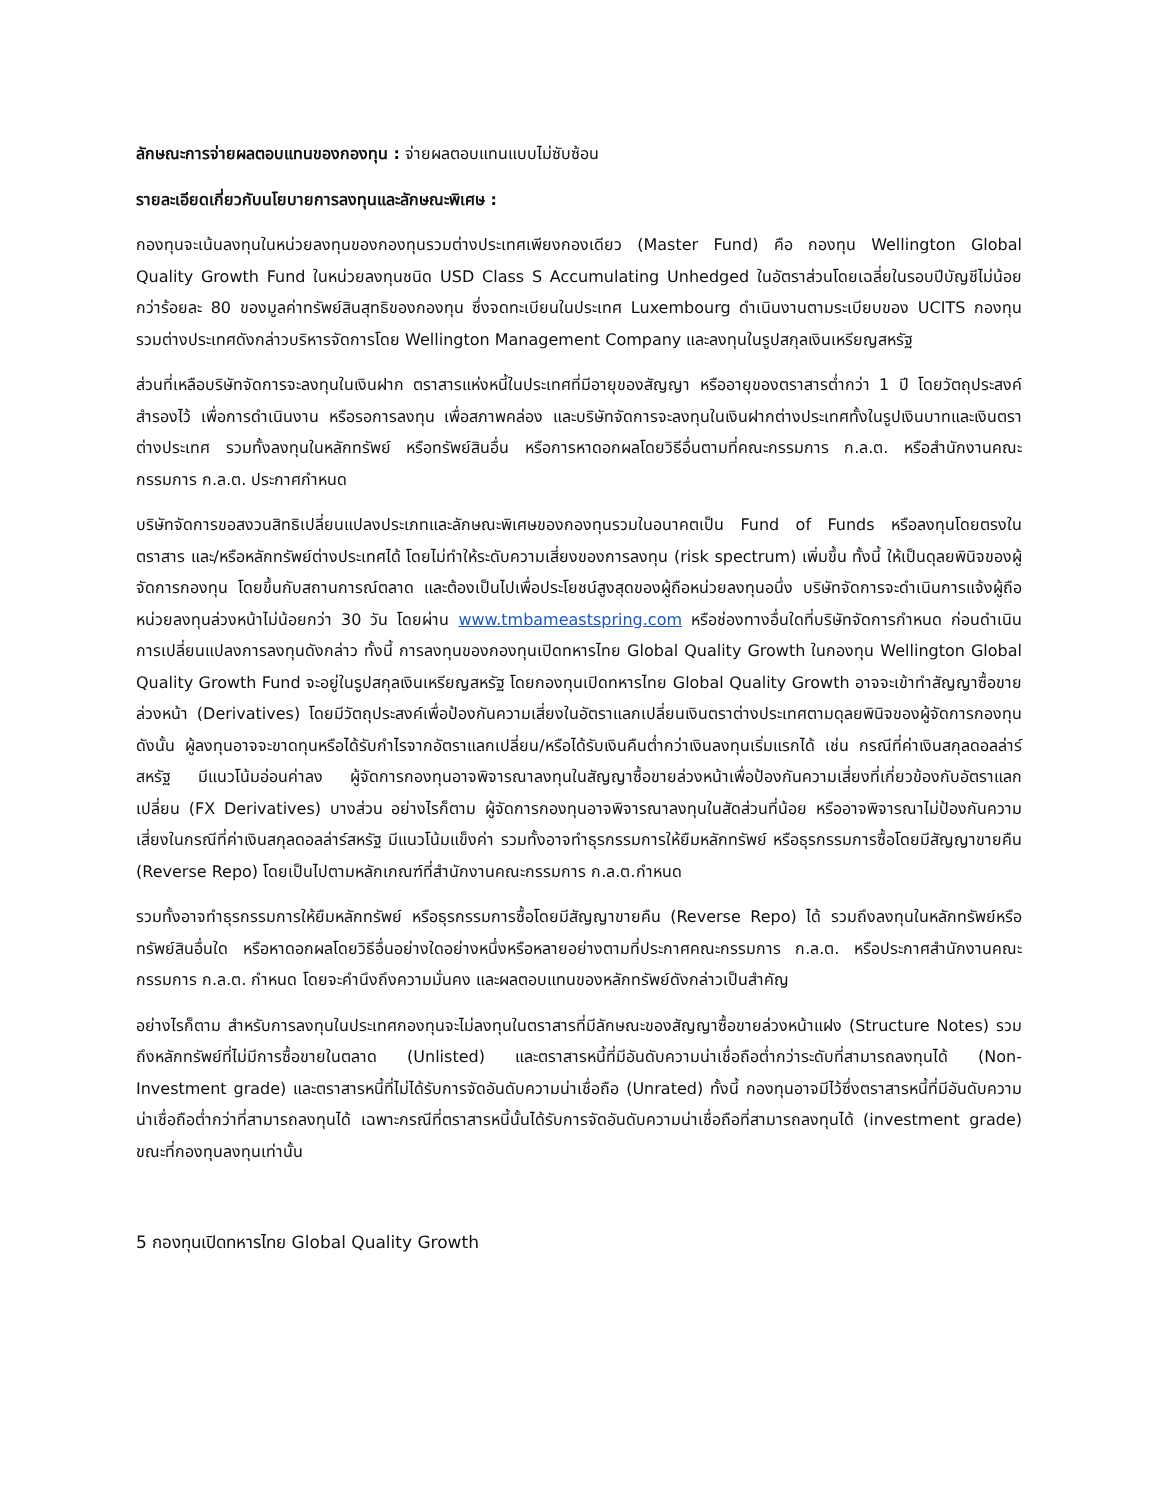ลักษณะการจ่ายผลตอบแทนของกองทุน : จ่ายผลตอบแทนแบบไม่ซับซ้อน
รายละเอียดเกี่ยวกับนโยบายการลงทุนและลักษณะพิเศษ :
กองทุนจะเน้นลงทุนในหน่วยลงทุนของกองทุนรวมต่างประเทศเพียงกองเดียว (Master Fund) คือ กองทุน Wellington Global Quality Growth Fund ในหน่วยลงทุนชนิด USD Class S Accumulating Unhedged ในอัตราส่วนโดยเฉลี่ยในรอบปีบัญชีไม่น้อยกว่าร้อยละ 80 ของมูลค่าทรัพย์สินสุทธิของกองทุน ซึ่งจดทะเบียนในประเทศ Luxembourg ดำเนินงานตามระเบียบของ UCITS กองทุนรวมต่างประเทศดังกล่าวบริหารจัดการโดย Wellington Management Company และลงทุนในรูปสกุลเงินเหรียญสหรัฐ
ส่วนที่เหลือบริษัทจัดการจะลงทุนในเงินฝาก ตราสารแห่งหนี้ในประเทศที่มีอายุของสัญญา หรืออายุของตราสารต่ำกว่า 1 ปี โดยวัตถุประสงค์สำรองไว้ เพื่อการดำเนินงาน หรือรอการลงทุน เพื่อสภาพคล่อง และบริษัทจัดการจะลงทุนในเงินฝากต่างประเทศทั้งในรูปเงินบาทและเงินตราต่างประเทศ รวมทั้งลงทุนในหลักทรัพย์ หรือทรัพย์สินอื่น หรือการหาดอกผลโดยวิธีอื่นตามที่คณะกรรมการ ก.ล.ต. หรือสำนักงานคณะกรรมการ ก.ล.ต. ประกาศกำหนด
บริษัทจัดการขอสงวนสิทธิเปลี่ยนแปลงประเภทและลักษณะพิเศษของกองทุนรวมในอนาคตเป็น Fund of Funds หรือลงทุนโดยตรงในตราสาร และ/หรือหลักทรัพย์ต่างประเทศได้ โดยไม่ทำให้ระดับความเสี่ยงของการลงทุน (risk spectrum) เพิ่มขึ้น ทั้งนี้ ให้เป็นดุลยพินิจของผู้จัดการกองทุน โดยขึ้นกับสถานการณ์ตลาด และต้องเป็นไปเพื่อประโยชน์สูงสุดของผู้ถือหน่วยลงทุนอนึ่ง บริษัทจัดการจะดำเนินการแจ้งผู้ถือหน่วยลงทุนล่วงหน้าไม่น้อยกว่า 30 วัน โดยผ่าน www.tmbameastspring.com หรือช่องทางอื่นใดที่บริษัทจัดการกำหนด ก่อนดำเนินการเปลี่ยนแปลงการลงทุนดังกล่าว ทั้งนี้ การลงทุนของกองทุนเปิดทหารไทย Global Quality Growth ในกองทุน Wellington Global Quality Growth Fund จะอยู่ในรูปสกุลเงินเหรียญสหรัฐ โดยกองทุนเปิดทหารไทย Global Quality Growth อาจจะเข้าทำสัญญาซื้อขายล่วงหน้า (Derivatives) โดยมีวัตถุประสงค์เพื่อป้องกันความเสี่ยงในอัตราแลกเปลี่ยนเงินตราต่างประเทศตามดุลยพินิจของผู้จัดการกองทุน ดังนั้น ผู้ลงทุนอาจจะขาดทุนหรือได้รับกำไรจากอัตราแลกเปลี่ยน/หรือได้รับเงินคืนต่ำกว่าเงินลงทุนเริ่มแรกได้ เช่น กรณีที่ค่าเงินสกุลดอลล่าร์สหรัฐ มีแนวโน้มอ่อนค่าลง ผู้จัดการกองทุนอาจพิจารณาลงทุนในสัญญาซื้อขายล่วงหน้าเพื่อป้องกันความเสี่ยงที่เกี่ยวข้องกับอัตราแลกเปลี่ยน (FX Derivatives) บางส่วน อย่างไรก็ตาม ผู้จัดการกองทุนอาจพิจารณาลงทุนในสัดส่วนที่น้อย หรืออาจพิจารณาไม่ป้องกันความเสี่ยงในกรณีที่ค่าเงินสกุลดอลล่าร์สหรัฐ มีแนวโน้มแข็งค่า รวมทั้งอาจทำธุรกรรมการให้ยืมหลักทรัพย์ หรือธุรกรรมการซื้อโดยมีสัญญาขายคืน (Reverse Repo) โดยเป็นไปตามหลักเกณฑ์ที่สำนักงานคณะกรรมการ ก.ล.ต.กำหนด
รวมทั้งอาจทำธุรกรรมการให้ยืมหลักทรัพย์ หรือธุรกรรมการซื้อโดยมีสัญญาขายคืน (Reverse Repo) ได้ รวมถึงลงทุนในหลักทรัพย์หรือทรัพย์สินอื่นใด หรือหาดอกผลโดยวิธีอื่นอย่างใดอย่างหนึ่งหรือหลายอย่างตามที่ประกาศคณะกรรมการ ก.ล.ต. หรือประกาศสำนักงานคณะกรรมการ ก.ล.ต. กำหนด โดยจะคำนึงถึงความมั่นคง และผลตอบแทนของหลักทรัพย์ดังกล่าวเป็นสำคัญ
อย่างไรก็ตาม สำหรับการลงทุนในประเทศกองทุนจะไม่ลงทุนในตราสารที่มีลักษณะของสัญญาซื้อขายล่วงหน้าแฝง (Structure Notes) รวมถึงหลักทรัพย์ที่ไม่มีการซื้อขายในตลาด (Unlisted) และตราสารหนี้ที่มีอันดับความน่าเชื่อถือต่ำกว่าระดับที่สามารถลงทุนได้ (Non-Investment grade) และตราสารหนี้ที่ไม่ได้รับการจัดอันดับความน่าเชื่อถือ (Unrated) ทั้งนี้ กองทุนอาจมีไว้ซึ่งตราสารหนี้ที่มีอันดับความน่าเชื่อถือต่ำกว่าที่สามารถลงทุนได้ เฉพาะกรณีที่ตราสารหนี้นั้นได้รับการจัดอันดับความน่าเชื่อถือที่สามารถลงทุนได้ (investment grade) ขณะที่กองทุนลงทุนเท่านั้น
5 กองทุนเปิดทหารไทย Global Quality Growth